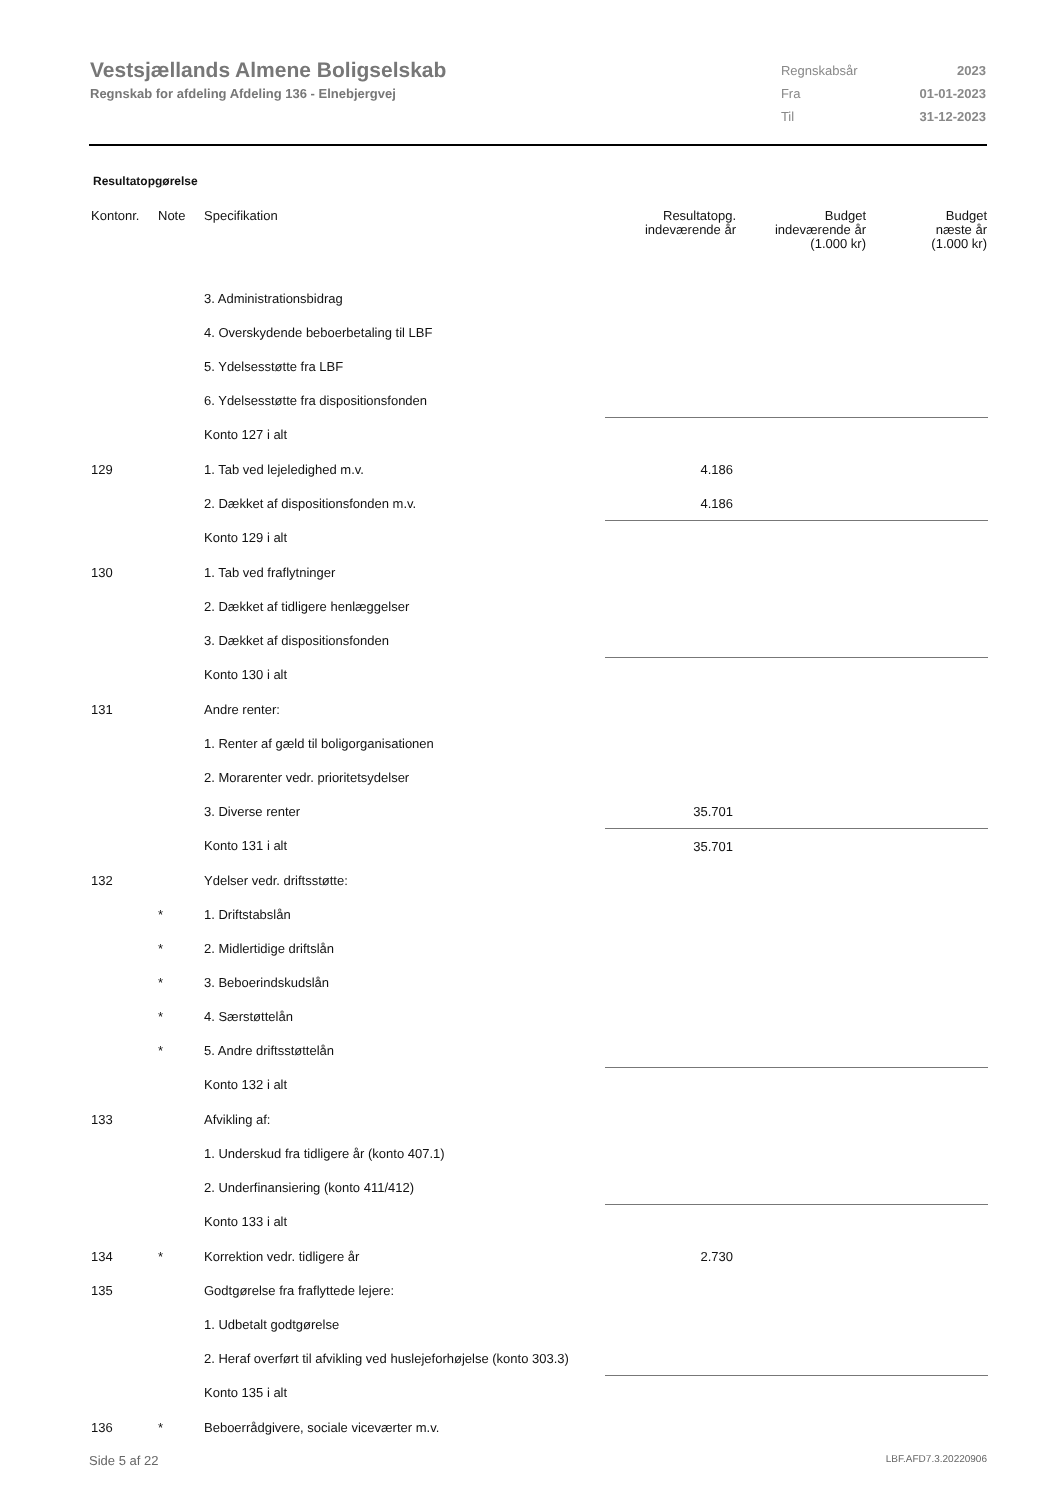Vestsjællands Almene Boligselskab
Regnskab for afdeling Afdeling 136 - Elnebjergvej
| Regnskabsår | 2023 |
| Fra | 01-01-2023 |
| Til | 31-12-2023 |
Resultatopgørelse
| Kontonr. | Note | Specifikation | Resultatopg. indeværende år | Budget indeværende år (1.000 kr) | Budget næste år (1.000 kr) |
| --- | --- | --- | --- | --- | --- |
| | | 3. Administrationsbidrag | | | |
| | | 4. Overskydende beboerbetaling til LBF | | | |
| | | 5. Ydelsesstøtte fra LBF | | | |
| | | 6. Ydelsesstøtte fra dispositionsfonden | | | |
| | | Konto 127 i alt | | | |
| 129 | | 1. Tab ved lejeledighed m.v. | 4.186 | | |
| | | 2. Dækket af dispositionsfonden m.v. | 4.186 | | |
| | | Konto 129 i alt | | | |
| 130 | | 1. Tab ved fraflytninger | | | |
| | | 2. Dækket af tidligere henlæggelser | | | |
| | | 3. Dækket af dispositionsfonden | | | |
| | | Konto 130 i alt | | | |
| 131 | | Andre renter: | | | |
| | | 1. Renter af gæld til boligorganisationen | | | |
| | | 2. Morarenter vedr. prioritetsydelser | | | |
| | | 3. Diverse renter | 35.701 | | |
| | | Konto 131 i alt | 35.701 | | |
| 132 | | Ydelser vedr. driftsstøtte: | | | |
| | * | 1. Driftstabslån | | | |
| | * | 2. Midlertidige driftslån | | | |
| | * | 3. Beboerindskudslån | | | |
| | * | 4. Særstøttelån | | | |
| | * | 5. Andre driftsstøttelån | | | |
| | | Konto 132 i alt | | | |
| 133 | | Afvikling af: | | | |
| | | 1. Underskud fra tidligere år (konto 407.1) | | | |
| | | 2. Underfinansiering (konto 411/412) | | | |
| | | Konto 133 i alt | | | |
| 134 | * | Korrektion vedr. tidligere år | 2.730 | | |
| 135 | | Godtgørelse fra fraflyttede lejere: | | | |
| | | 1. Udbetalt godtgørelse | | | |
| | | 2. Heraf overført til afvikling ved huslejeforhøjelse (konto 303.3) | | | |
| | | Konto 135 i alt | | | |
| 136 | * | Beboerrådgivere, sociale viceværter m.v. | | | |
Side 5 af 22 LBF.AFD7.3.20220906